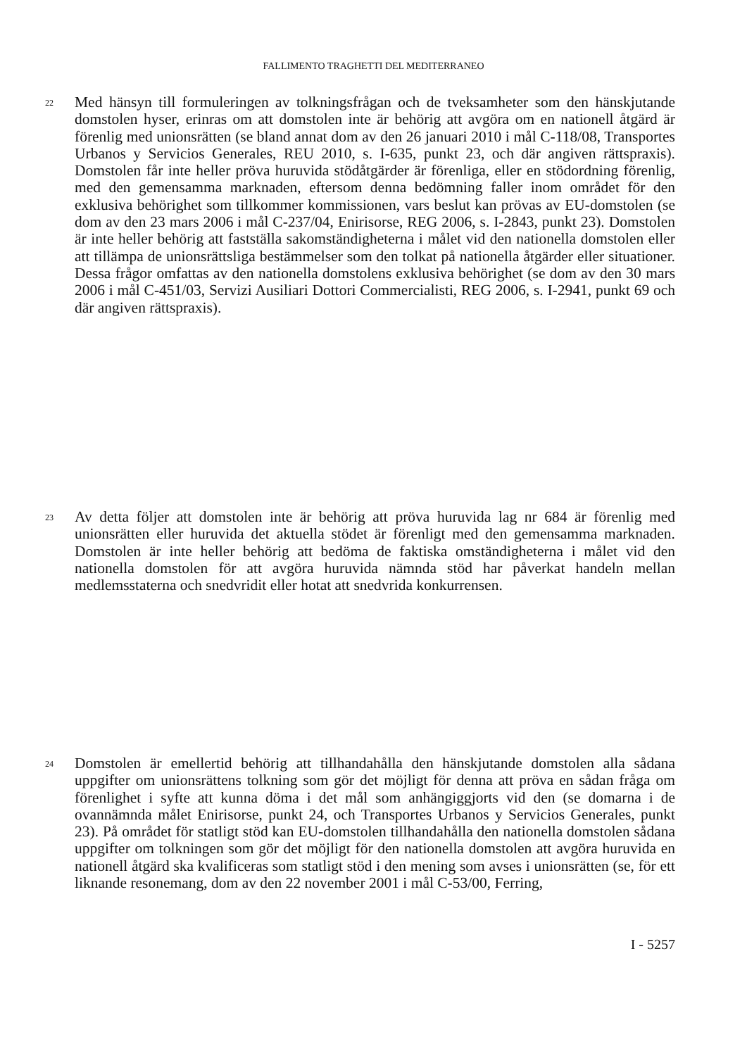FALLIMENTO TRAGHETTI DEL MEDITERRANEO
22
Med hänsyn till formuleringen av tolkningsfrågan och de tveksamheter som den hänskjutande domstolen hyser, erinras om att domstolen inte är behörig att avgöra om en nationell åtgärd är förenlig med unionsrätten (se bland annat dom av den 26 januari 2010 i mål C-118/08, Transportes Urbanos y Servicios Generales, REU 2010, s. I-635, punkt 23, och där angiven rättspraxis). Domstolen får inte heller pröva huruvida stödåtgärder är förenliga, eller en stödordning förenlig, med den gemensamma marknaden, eftersom denna bedömning faller inom området för den exklusiva behörighet som tillkommer kommissionen, vars beslut kan prövas av EU-domstolen (se dom av den 23 mars 2006 i mål C-237/04, Enirisorse, REG 2006, s. I-2843, punkt 23). Domstolen är inte heller behörig att fastställa sakomständigheterna i målet vid den nationella domstolen eller att tillämpa de unionsrättsliga bestämmelser som den tolkat på nationella åtgärder eller situationer. Dessa frågor omfattas av den nationella domstolens exklusiva behörighet (se dom av den 30 mars 2006 i mål C-451/03, Servizi Ausiliari Dottori Commercialisti, REG 2006, s. I-2941, punkt 69 och där angiven rättspraxis).
23
Av detta följer att domstolen inte är behörig att pröva huruvida lag nr 684 är förenlig med unionsrätten eller huruvida det aktuella stödet är förenligt med den gemensamma marknaden. Domstolen är inte heller behörig att bedöma de faktiska omständigheterna i målet vid den nationella domstolen för att avgöra huruvida nämnda stöd har påverkat handeln mellan medlemsstaterna och snedvridit eller hotat att snedvrida konkurrensen.
24
Domstolen är emellertid behörig att tillhandahålla den hänskjutande domstolen alla sådana uppgifter om unionsrättens tolkning som gör det möjligt för denna att pröva en sådan fråga om förenlighet i syfte att kunna döma i det mål som anhängiggjorts vid den (se domarna i de ovannämnda målet Enirisorse, punkt 24, och Transportes Urbanos y Servicios Generales, punkt 23). På området för statligt stöd kan EU-domstolen tillhandahålla den nationella domstolen sådana uppgifter om tolkningen som gör det möjligt för den nationella domstolen att avgöra huruvida en nationell åtgärd ska kvalificeras som statligt stöd i den mening som avses i unionsrätten (se, för ett liknande resonemang, dom av den 22 november 2001 i mål C-53/00, Ferring,
I - 5257